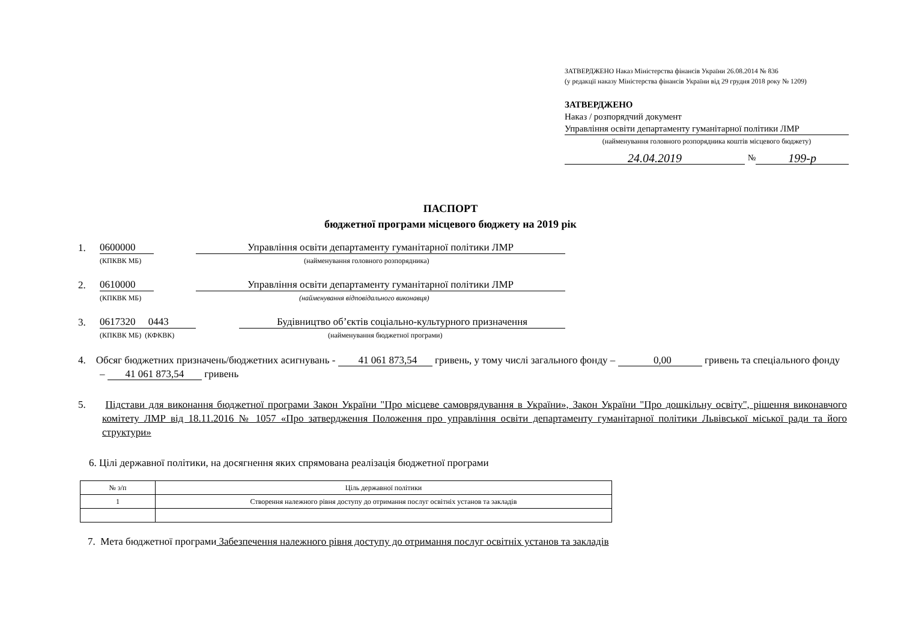ЗАТВЕРДЖЕНО Наказ Міністерства фінансів України 26.08.2014 № 836
(у редакції наказу Міністерства фінансів України від 29 грудня 2018 року № 1209)
ЗАТВЕРДЖЕНО
Наказ / розпорядчий документ
Управління освіти департаменту гуманітарної політики ЛМР
(найменування головного розпорядника коштів місцевого бюджету)
24.04.2019 № 199-р
ПАСПОРТ
бюджетної програми місцевого бюджету на 2019 рік
1. 0600000 Управління освіти департаменту гуманітарної політики ЛМР
(КПКВК МБ) (найменування головного розпорядника)
2. 0610000 Управління освіти департаменту гуманітарної політики ЛМР
(КПКВК МБ) (найменування відповідального виконавця)
3. 0617320 0443 Будівництво об’єктів соціально-культурного призначення
(КПКВК МБ) (КФКВК) (найменування бюджетної програми)
4. Обсяг бюджетних призначень/бюджетних асигнувань - 41 061 873,54 гривень, у тому числі загального фонду – 0,00 гривень та спеціального фонду – 41 061 873,54 гривень
5. Підстави для виконання бюджетної програми Закон України "Про місцеве самоврядування в України», Закон України "Про дошкільну освіту", рішення виконавчого комітету ЛМР від 18.11.2016 № 1057 «Про затвердження Положення про управління освіти департаменту гуманітарної політики Львівської міської ради та його структури»
6. Цілі державної політики, на досягнення яких спрямована реалізація бюджетної програми
| № з/п | Ціль державної політики |
| 1 | Створення належного рівня доступу до отримання послуг освітніх установ та закладів |
7. Мета бюджетної програми Забезпечення належного рівня доступу до отримання послуг освітніх установ та закладів